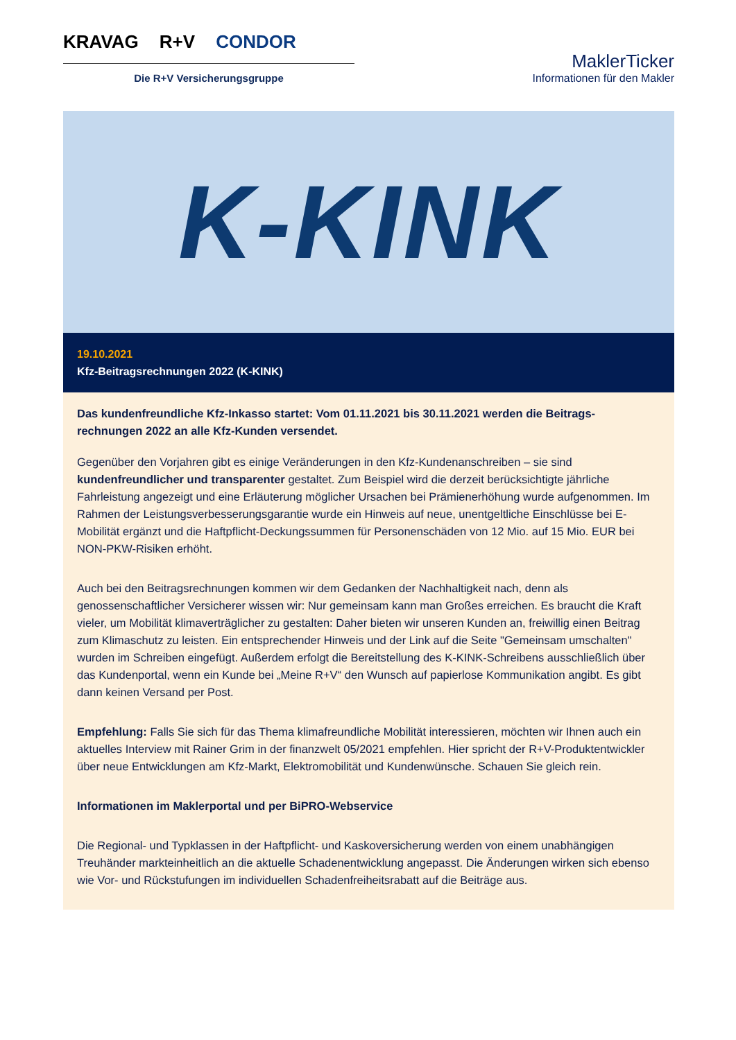KRAVAG R+V CONDOR
Die R+V Versicherungsgruppe
MaklerTicker
Informationen für den Makler
K-KINK
19.10.2021
Kfz-Beitragsrechnungen 2022 (K-KINK)
Das kundenfreundliche Kfz-Inkasso startet: Vom 01.11.2021 bis 30.11.2021 werden die Beitrags-rechnungen 2022 an alle Kfz-Kunden versendet.
Gegenüber den Vorjahren gibt es einige Veränderungen in den Kfz-Kundenanschreiben – sie sind kundenfreundlicher und transparenter gestaltet. Zum Beispiel wird die derzeit berücksichtigte jährliche Fahrleistung angezeigt und eine Erläuterung möglicher Ursachen bei Prämienerhöhung wurde aufgenommen. Im Rahmen der Leistungsverbesserungsgarantie wurde ein Hinweis auf neue, unentgeltliche Einschlüsse bei E-Mobilität ergänzt und die Haftpflicht-Deckungssummen für Personenschäden von 12 Mio. auf 15 Mio. EUR bei NON-PKW-Risiken erhöht.
Auch bei den Beitragsrechnungen kommen wir dem Gedanken der Nachhaltigkeit nach, denn als genossenschaftlicher Versicherer wissen wir: Nur gemeinsam kann man Großes erreichen. Es braucht die Kraft vieler, um Mobilität klimaverträglicher zu gestalten: Daher bieten wir unseren Kunden an, freiwillig einen Beitrag zum Klimaschutz zu leisten. Ein entsprechender Hinweis und der Link auf die Seite "Gemeinsam umschalten" wurden im Schreiben eingefügt. Außerdem erfolgt die Bereitstellung des K-KINK-Schreibens ausschließlich über das Kundenportal, wenn ein Kunde bei „Meine R+V“ den Wunsch auf papierlose Kommunikation angibt. Es gibt dann keinen Versand per Post.
Empfehlung: Falls Sie sich für das Thema klimafreundliche Mobilität interessieren, möchten wir Ihnen auch ein aktuelles Interview mit Rainer Grim in der finanzwelt 05/2021 empfehlen. Hier spricht der R+V-Produktentwickler über neue Entwicklungen am Kfz-Markt, Elektromobilität und Kundenwünsche. Schauen Sie gleich rein.
Informationen im Maklerportal und per BiPRO-Webservice
Die Regional- und Typklassen in der Haftpflicht- und Kaskoversicherung werden von einem unabhängigen Treuhänder markteinheitlich an die aktuelle Schadenentwicklung angepasst. Die Änderungen wirken sich ebenso wie Vor- und Rückstufungen im individuellen Schadenfreiheitsrabatt auf die Beiträge aus.